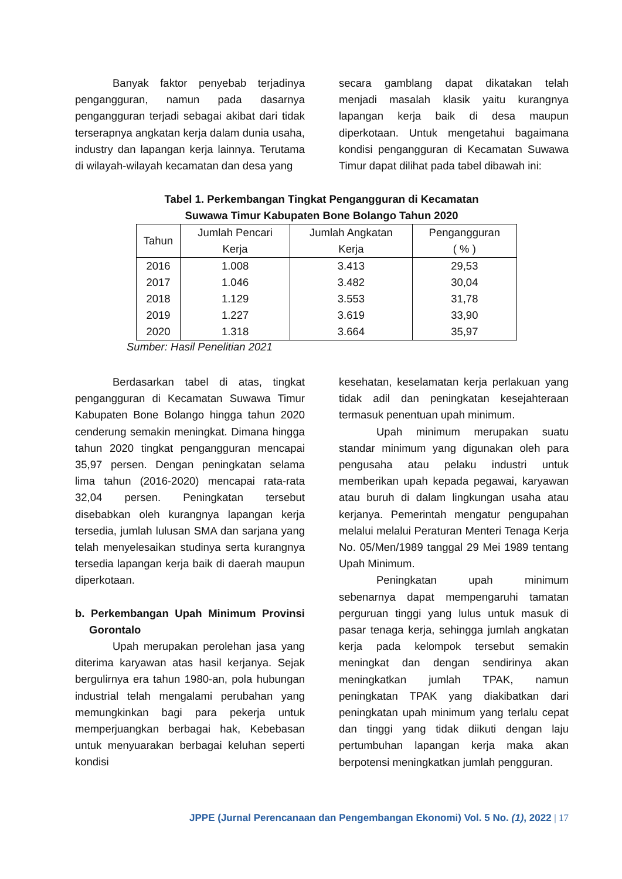Banyak faktor penyebab terjadinya pengangguran, namun pada dasarnya pengangguran terjadi sebagai akibat dari tidak terserapnya angkatan kerja dalam dunia usaha, industry dan lapangan kerja lainnya. Terutama di wilayah-wilayah kecamatan dan desa yang
secara gamblang dapat dikatakan telah menjadi masalah klasik yaitu kurangnya lapangan kerja baik di desa maupun diperkotaan. Untuk mengetahui bagaimana kondisi pengangguran di Kecamatan Suwawa Timur dapat dilihat pada tabel dibawah ini:
Tabel 1. Perkembangan Tingkat Pengangguran di Kecamatan
Suwawa Timur Kabupaten Bone Bolango Tahun 2020
| Tahun | Jumlah Pencari Kerja | Jumlah Angkatan Kerja | Pengangguran ( % ) |
| --- | --- | --- | --- |
| 2016 | 1.008 | 3.413 | 29,53 |
| 2017 | 1.046 | 3.482 | 30,04 |
| 2018 | 1.129 | 3.553 | 31,78 |
| 2019 | 1.227 | 3.619 | 33,90 |
| 2020 | 1.318 | 3.664 | 35,97 |
Sumber: Hasil Penelitian 2021
Berdasarkan tabel di atas, tingkat pengangguran di Kecamatan Suwawa Timur Kabupaten Bone Bolango hingga tahun 2020 cenderung semakin meningkat. Dimana hingga tahun 2020 tingkat pengangguran mencapai 35,97 persen. Dengan peningkatan selama lima tahun (2016-2020) mencapai rata-rata 32,04 persen. Peningkatan tersebut disebabkan oleh kurangnya lapangan kerja tersedia, jumlah lulusan SMA dan sarjana yang telah menyelesaikan studinya serta kurangnya tersedia lapangan kerja baik di daerah maupun diperkotaan.
b. Perkembangan Upah Minimum Provinsi Gorontalo
Upah merupakan perolehan jasa yang diterima karyawan atas hasil kerjanya. Sejak bergulirnya era tahun 1980-an, pola hubungan industrial telah mengalami perubahan yang memungkinkan bagi para pekerja untuk memperjuangkan berbagai hak, Kebebasan untuk menyuarakan berbagai keluhan seperti kondisi
kesehatan, keselamatan kerja perlakuan yang tidak adil dan peningkatan kesejahteraan termasuk penentuan upah minimum.
Upah minimum merupakan suatu standar minimum yang digunakan oleh para pengusaha atau pelaku industri untuk memberikan upah kepada pegawai, karyawan atau buruh di dalam lingkungan usaha atau kerjanya. Pemerintah mengatur pengupahan melalui melalui Peraturan Menteri Tenaga Kerja No. 05/Men/1989 tanggal 29 Mei 1989 tentang Upah Minimum.
Peningkatan upah minimum sebenarnya dapat mempengaruhi tamatan perguruan tinggi yang lulus untuk masuk di pasar tenaga kerja, sehingga jumlah angkatan kerja pada kelompok tersebut semakin meningkat dan dengan sendirinya akan meningkatkan jumlah TPAK, namun peningkatan TPAK yang diakibatkan dari peningkatan upah minimum yang terlalu cepat dan tinggi yang tidak diikuti dengan laju pertumbuhan lapangan kerja maka akan berpotensi meningkatkan jumlah pengguran.
JPPE (Jurnal Perencanaan dan Pengembangan Ekonomi) Vol. 5 No. (1), 2022 | 17